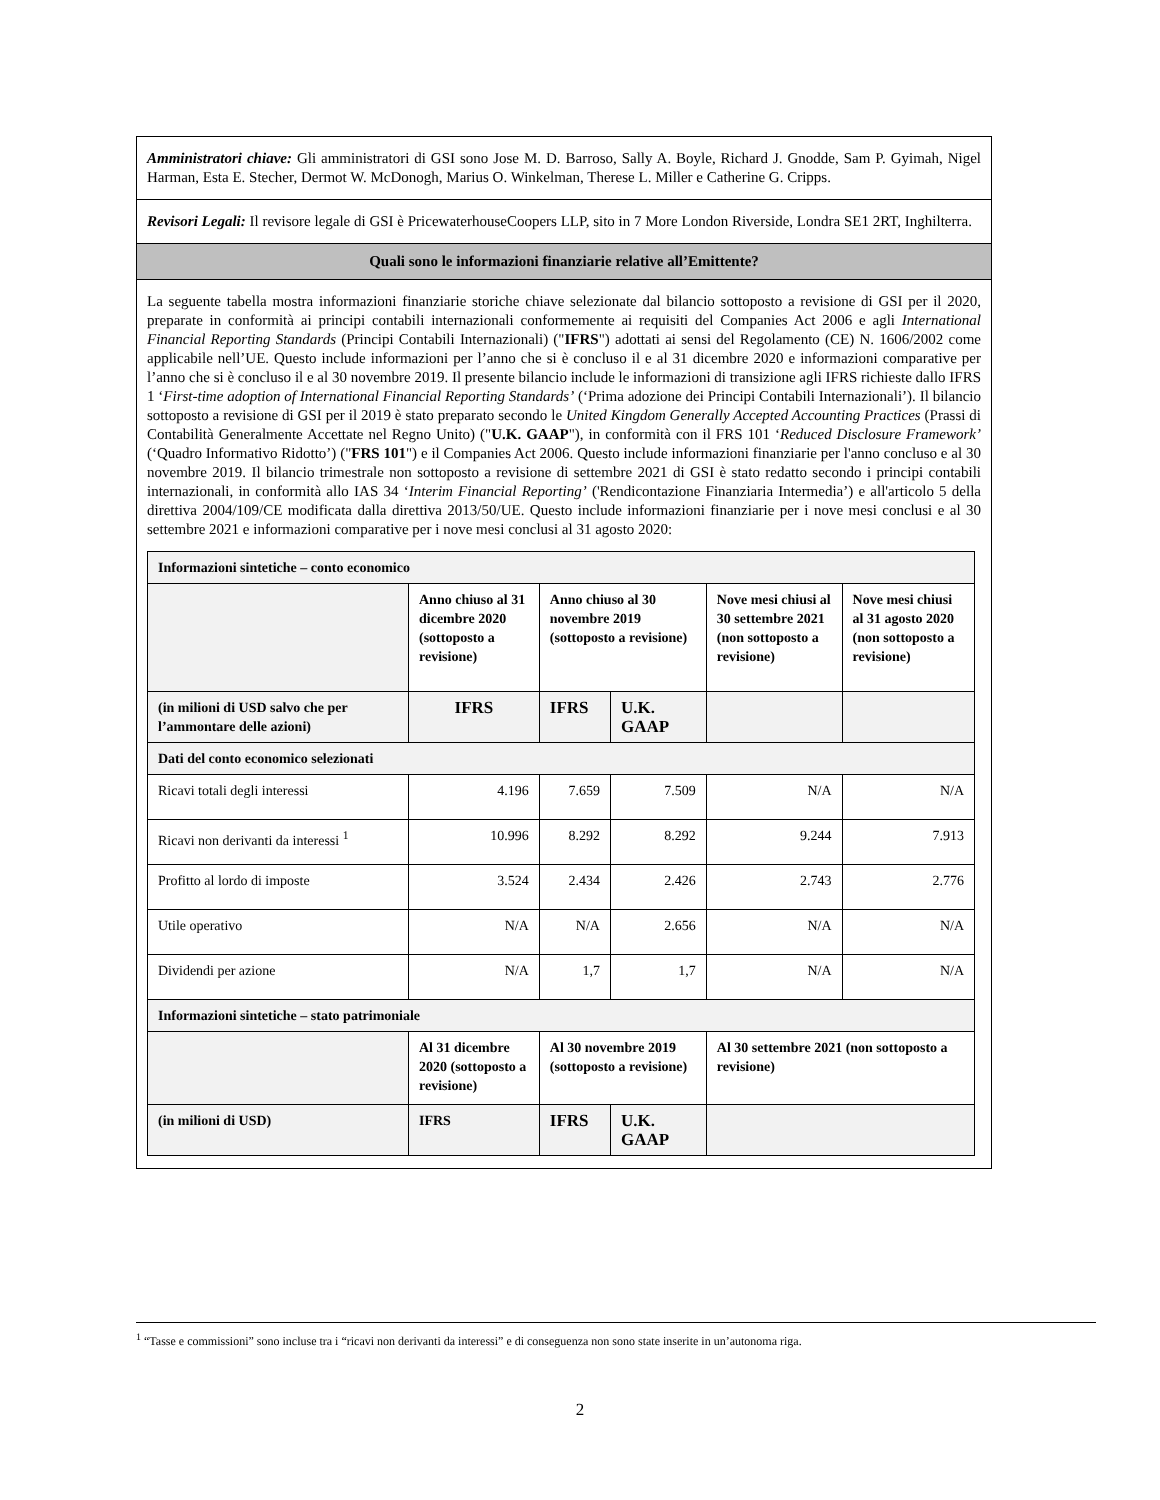Amministratori chiave: Gli amministratori di GSI sono Jose M. D. Barroso, Sally A. Boyle, Richard J. Gnodde, Sam P. Gyimah, Nigel Harman, Esta E. Stecher, Dermot W. McDonogh, Marius O. Winkelman, Therese L. Miller e Catherine G. Cripps.
Revisori Legali: Il revisore legale di GSI è PricewaterhouseCoopers LLP, sito in 7 More London Riverside, Londra SE1 2RT, Inghilterra.
Quali sono le informazioni finanziarie relative all’Emittente?
La seguente tabella mostra informazioni finanziarie storiche chiave selezionate dal bilancio sottoposto a revisione di GSI per il 2020, preparate in conformità ai principi contabili internazionali conformemente ai requisiti del Companies Act 2006 e agli International Financial Reporting Standards (Principi Contabili Internazionali) ("IFRS") adottati ai sensi del Regolamento (CE) N. 1606/2002 come applicabile nell’UE. Questo include informazioni per l’anno che si è concluso il e al 31 dicembre 2020 e informazioni comparative per l’anno che si è concluso il e al 30 novembre 2019. Il presente bilancio include le informazioni di transizione agli IFRS richieste dallo IFRS 1 ‘First-time adoption of International Financial Reporting Standards’ (‘Prima adozione dei Principi Contabili Internazionali’). Il bilancio sottoposto a revisione di GSI per il 2019 è stato preparato secondo le United Kingdom Generally Accepted Accounting Practices (Prassi di Contabilità Generalmente Accettate nel Regno Unito) ("U.K. GAAP"), in conformità con il FRS 101 ‘Reduced Disclosure Framework’ (‘Quadro Informativo Ridotto’) ("FRS 101") e il Companies Act 2006. Questo include informazioni finanziarie per l'anno concluso e al 30 novembre 2019. Il bilancio trimestrale non sottoposto a revisione di settembre 2021 di GSI è stato redatto secondo i principi contabili internazionali, in conformità allo IAS 34 ‘Interim Financial Reporting’ ('Rendicontazione Finanziaria Intermedia’) e all'articolo 5 della direttiva 2004/109/CE modificata dalla direttiva 2013/50/UE. Questo include informazioni finanziarie per i nove mesi conclusi e al 30 settembre 2021 e informazioni comparative per i nove mesi conclusi al 31 agosto 2020:
| Informazioni sintetiche – conto economico | | | | | |
| --- | --- | --- | --- | --- | --- |
| | Anno chiuso al 31 dicembre 2020 (sottoposto a revisione) | Anno chiuso al 30 novembre 2019 (sottoposto a revisione) | | Nove mesi chiusi al 30 settembre 2021 (non sottoposto a revisione) | Nove mesi chiusi al 31 agosto 2020 (non sottoposto a revisione) |
| (in milioni di USD salvo che per l’ammontare delle azioni) | IFRS | IFRS | U.K. GAAP | | |
| Dati del conto economico selezionati | | | | | |
| Ricavi totali degli interessi | 4.196 | 7.659 | 7.509 | N/A | N/A |
| Ricavi non derivanti da interessi <sup>1</sup> | 10.996 | 8.292 | 8.292 | 9.244 | 7.913 |
| Profitto al lordo di imposte | 3.524 | 2.434 | 2.426 | 2.743 | 2.776 |
| Utile operativo | N/A | N/A | 2.656 | N/A | N/A |
| Dividendi per azione | N/A | 1,7 | 1,7 | N/A | N/A |
| Informazioni sintetiche – stato patrimoniale | | | | | |
| | Al 31 dicembre 2020 (sottoposto a revisione) | Al 30 novembre 2019 (sottoposto a revisione) | | Al 30 settembre 2021 (non sottoposto a revisione) | |
| (in milioni di USD) | IFRS | IFRS | U.K. GAAP | | |
<sup>1</sup> “Tasse e commissioni” sono incluse tra i “ricavi non derivanti da interessi” e di conseguenza non sono state inserite in un’autonoma riga.
2